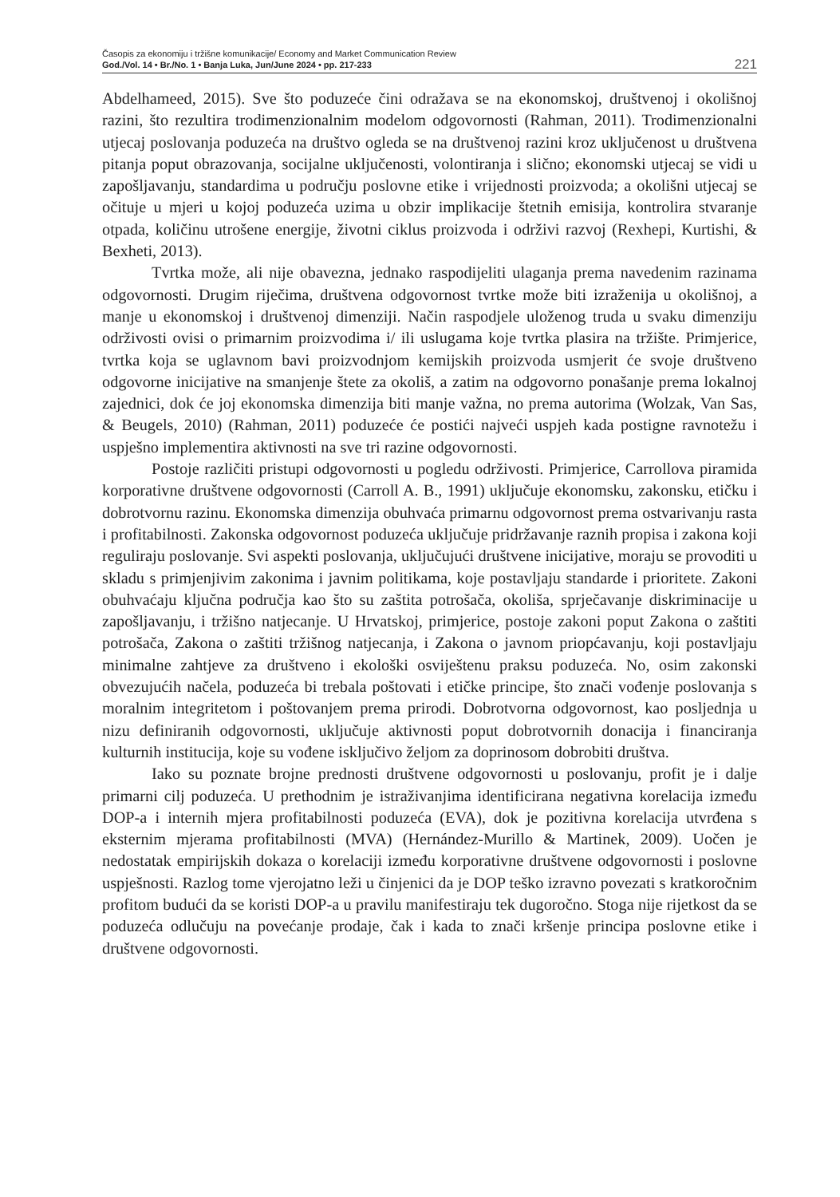Časopis za ekonomiju i tržišne komunikacije/ Economy and Market Communication Review
God./Vol. 14 • Br./No. 1 • Banja Luka, Jun/June 2024 • pp. 217-233
221
Abdelhameed, 2015). Sve što poduzeće čini odražava se na ekonomskoj, društvenoj i okolišnoj razini, što rezultira trodimenzionalnim modelom odgovornosti (Rahman, 2011). Trodimenzionalni utjecaj poslovanja poduzeća na društvo ogleda se na društvenoj razini kroz uključenost u društvena pitanja poput obrazovanja, socijalne uključenosti, volontiranja i slično; ekonomski utjecaj se vidi u zapošljavanju, standardima u području poslovne etike i vrijednosti proizvoda; a okolišni utjecaj se očituje u mjeri u kojoj poduzeća uzima u obzir implikacije štetnih emisija, kontrolira stvaranje otpada, količinu utrošene energije, životni ciklus proizvoda i održivi razvoj (Rexhepi, Kurtishi, & Bexheti, 2013).
Tvrtka može, ali nije obavezna, jednako raspodijeliti ulaganja prema navedenim razinama odgovornosti. Drugim riječima, društvena odgovornost tvrtke može biti izraženija u okolišnoj, a manje u ekonomskoj i društvenoj dimenziji. Način raspodjele uloženog truda u svaku dimenziju održivosti ovisi o primarnim proizvodima i/ ili uslugama koje tvrtka plasira na tržište. Primjerice, tvrtka koja se uglavnom bavi proizvodnjom kemijskih proizvoda usmjerit će svoje društveno odgovorne inicijative na smanjenje štete za okoliš, a zatim na odgovorno ponašanje prema lokalnoj zajednici, dok će joj ekonomska dimenzija biti manje važna, no prema autorima (Wolzak, Van Sas, & Beugels, 2010) (Rahman, 2011) poduzeće će postići najveći uspjeh kada postigne ravnotežu i uspješno implementira aktivnosti na sve tri razine odgovornosti.
Postoje različiti pristupi odgovornosti u pogledu održivosti. Primjerice, Carrollova piramida korporativne društvene odgovornosti (Carroll A. B., 1991) uključuje ekonomsku, zakonsku, etičku i dobrotvornu razinu. Ekonomska dimenzija obuhvaća primarnu odgovornost prema ostvarivanju rasta i profitabilnosti. Zakonska odgovornost poduzeća uključuje pridržavanje raznih propisa i zakona koji reguliraju poslovanje. Svi aspekti poslovanja, uključujući društvene inicijative, moraju se provoditi u skladu s primjenjivim zakonima i javnim politikama, koje postavljaju standarde i prioritete. Zakoni obuhvaćaju ključna područja kao što su zaštita potrošača, okoliša, sprječavanje diskriminacije u zapošljavanju, i tržišno natjecanje. U Hrvatskoj, primjerice, postoje zakoni poput Zakona o zaštiti potrošača, Zakona o zaštiti tržišnog natjecanja, i Zakona o javnom priopćavanju, koji postavljaju minimalne zahtjeve za društveno i ekološki osviještenu praksu poduzeća. No, osim zakonski obvezujućih načela, poduzeća bi trebala poštovati i etičke principe, što znači vođenje poslovanja s moralnim integritetom i poštovanjem prema prirodi. Dobrotvorna odgovornost, kao posljednja u nizu definiranih odgovornosti, uključuje aktivnosti poput dobrotvornih donacija i financiranja kulturnih institucija, koje su vođene isključivo željom za doprinosom dobrobiti društva.
Iako su poznate brojne prednosti društvene odgovornosti u poslovanju, profit je i dalje primarni cilj poduzeća. U prethodnim je istraživanjima identificirana negativna korelacija između DOP-a i internih mjera profitabilnosti poduzeća (EVA), dok je pozitivna korelacija utvrđena s eksternim mjerama profitabilnosti (MVA) (Hernández-Murillo & Martinek, 2009). Uočen je nedostatak empirijskih dokaza o korelaciji između korporativne društvene odgovornosti i poslovne uspješnosti. Razlog tome vjerojatno leži u činjenici da je DOP teško izravno povezati s kratkoročnim profitom budući da se koristi DOP-a u pravilu manifestiraju tek dugoročno. Stoga nije rijetkost da se poduzeća odlučuju na povećanje prodaje, čak i kada to znači kršenje principa poslovne etike i društvene odgovornosti.